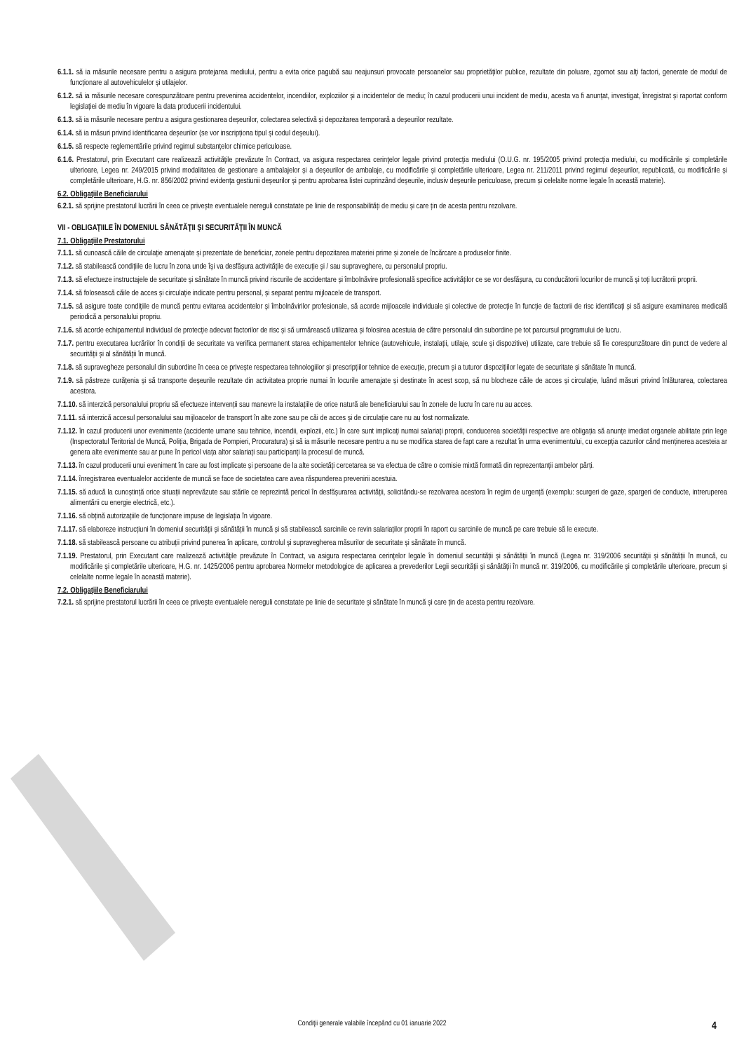6.1.1. să ia măsurile necesare pentru a asigura protejarea mediului, pentru a evita orice pagubă sau neajunsuri provocate persoanelor sau proprietăților publice, rezultate din poluare, zgomot sau alți factori, generate de modul de funcționare al autovehiculelor și utilajelor.
6.1.2. să ia măsurile necesare corespunzătoare pentru prevenirea accidentelor, incendiilor, exploziilor și a incidentelor de mediu; în cazul producerii unui incident de mediu, acesta va fi anunțat, investigat, înregistrat și raportat conform legislației de mediu în vigoare la data producerii incidentului.
6.1.3. să ia măsurile necesare pentru a asigura gestionarea deșeurilor, colectarea selectivă și depozitarea temporară a deșeurilor rezultate.
6.1.4. să ia măsuri privind identificarea deșeurilor (se vor inscripționa tipul și codul deșeului).
6.1.5. să respecte reglementările privind regimul substanțelor chimice periculoase.
6.1.6. Prestatorul, prin Executant care realizează activităţile prevăzute în Contract, va asigura respectarea cerinţelor legale privind protecţia mediului (O.U.G. nr. 195/2005 privind protecția mediului, cu modificările și completările ulterioare, Legea nr. 249/2015 privind modalitatea de gestionare a ambalajelor și a deșeurilor de ambalaje, cu modificările și completările ulterioare, Legea nr. 211/2011 privind regimul deșeurilor, republicată, cu modificările și completările ulterioare, H.G. nr. 856/2002 privind evidența gestiunii deșeurilor și pentru aprobarea listei cuprinzând deșeurile, inclusiv deșeurile periculoase, precum și celelalte norme legale în această materie).
6.2. Obligaţiile Beneficiarului
6.2.1. să sprijine prestatorul lucrării în ceea ce privește eventualele nereguli constatate pe linie de responsabilități de mediu și care țin de acesta pentru rezolvare.
VII - OBLIGAŢIILE ÎN DOMENIUL SĂNĂTĂŢII ŞI SECURITĂŢII ÎN MUNCĂ
7.1. Obligaţiile Prestatorului
7.1.1. să cunoască căile de circulație amenajate și prezentate de beneficiar, zonele pentru depozitarea materiei prime și zonele de încărcare a produselor finite.
7.1.2. să stabilească condițiile de lucru în zona unde își va desfășura activitățile de execuție și / sau supraveghere, cu personalul propriu.
7.1.3. să efectueze instructajele de securitate și sănătate în muncă privind riscurile de accidentare și îmbolnăvire profesională specifice activităților ce se vor desfășura, cu conducătorii locurilor de muncă și toți lucrătorii proprii.
7.1.4. să folosească căile de acces și circulație indicate pentru personal, și separat pentru mijloacele de transport.
7.1.5. să asigure toate condițiile de muncă pentru evitarea accidentelor și îmbolnăvirilor profesionale, să acorde mijloacele individuale și colective de protecție în funcție de factorii de risc identificați și să asigure examinarea medicală periodică a personalului propriu.
7.1.6. să acorde echipamentul individual de protecție adecvat factorilor de risc și să urmărească utilizarea și folosirea acestuia de către personalul din subordine pe tot parcursul programului de lucru.
7.1.7. pentru executarea lucrărilor în condiții de securitate va verifica permanent starea echipamentelor tehnice (autovehicule, instalații, utilaje, scule și dispozitive) utilizate, care trebuie să fie corespunzătoare din punct de vedere al securității și al sănătății în muncă.
7.1.8. să supravegheze personalul din subordine în ceea ce privește respectarea tehnologiilor și prescripțiilor tehnice de execuție, precum și a tuturor dispozițiilor legate de securitate și sănătate în muncă.
7.1.9. să păstreze curățenia și să transporte deșeurile rezultate din activitatea proprie numai în locurile amenajate și destinate în acest scop, să nu blocheze căile de acces și circulație, luând măsuri privind înlăturarea, colectarea acestora.
7.1.10. să interzică personalului propriu să efectueze intervenții sau manevre la instalațiile de orice natură ale beneficiarului sau în zonele de lucru în care nu au acces.
7.1.11. să interzică accesul personalului sau mijloacelor de transport în alte zone sau pe căi de acces și de circulație care nu au fost normalizate.
7.1.12. în cazul producerii unor evenimente (accidente umane sau tehnice, incendii, explozii, etc.) în care sunt implicați numai salariați proprii, conducerea societății respective are obligația să anunțe imediat organele abilitate prin lege (Inspectoratul Teritorial de Muncă, Poliția, Brigada de Pompieri, Procuratura) și să ia măsurile necesare pentru a nu se modifica starea de fapt care a rezultat în urma evenimentului, cu excepția cazurilor când menținerea acesteia ar genera alte evenimente sau ar pune în pericol viața altor salariați sau participanți la procesul de muncă.
7.1.13. în cazul producerii unui eveniment în care au fost implicate și persoane de la alte societăți cercetarea se va efectua de către o comisie mixtă formată din reprezentanții ambelor părți.
7.1.14. înregistrarea eventualelor accidente de muncă se face de societatea care avea răspunderea prevenirii acestuia.
7.1.15. să aducă la cunoștință orice situații neprevăzute sau stările ce reprezintă pericol în desfășurarea activității, solicitându-se rezolvarea acestora în regim de urgență (exemplu: scurgeri de gaze, spargeri de conducte, intreruperea alimentării cu energie electrică, etc.).
7.1.16. să obțină autorizațiile de funcționare impuse de legislația în vigoare.
7.1.17. să elaboreze instrucțiuni în domeniul securității și sănătății în muncă și să stabilească sarcinile ce revin salariaților proprii în raport cu sarcinile de muncă pe care trebuie să le execute.
7.1.18. să stabilească persoane cu atribuții privind punerea în aplicare, controlul și supravegherea măsurilor de securitate și sănătate în muncă.
7.1.19. Prestatorul, prin Executant care realizează activităţile prevăzute în Contract, va asigura respectarea cerinţelor legale în domeniul securității și sănătății în muncă (Legea nr. 319/2006 securității și sănătății în muncă, cu modificările și completările ulterioare, H.G. nr. 1425/2006 pentru aprobarea Normelor metodologice de aplicarea a prevederilor Legii securității și sănătății în muncă nr. 319/2006, cu modificările și completările ulterioare, precum și celelalte norme legale în această materie).
7.2. Obligaţiile Beneficiarului
7.2.1. să sprijine prestatorul lucrării în ceea ce privește eventualele nereguli constatate pe linie de securitate și sănătate în muncă și care țin de acesta pentru rezolvare.
Condiţii generale valabile începând cu 01 ianuarie 2022 4